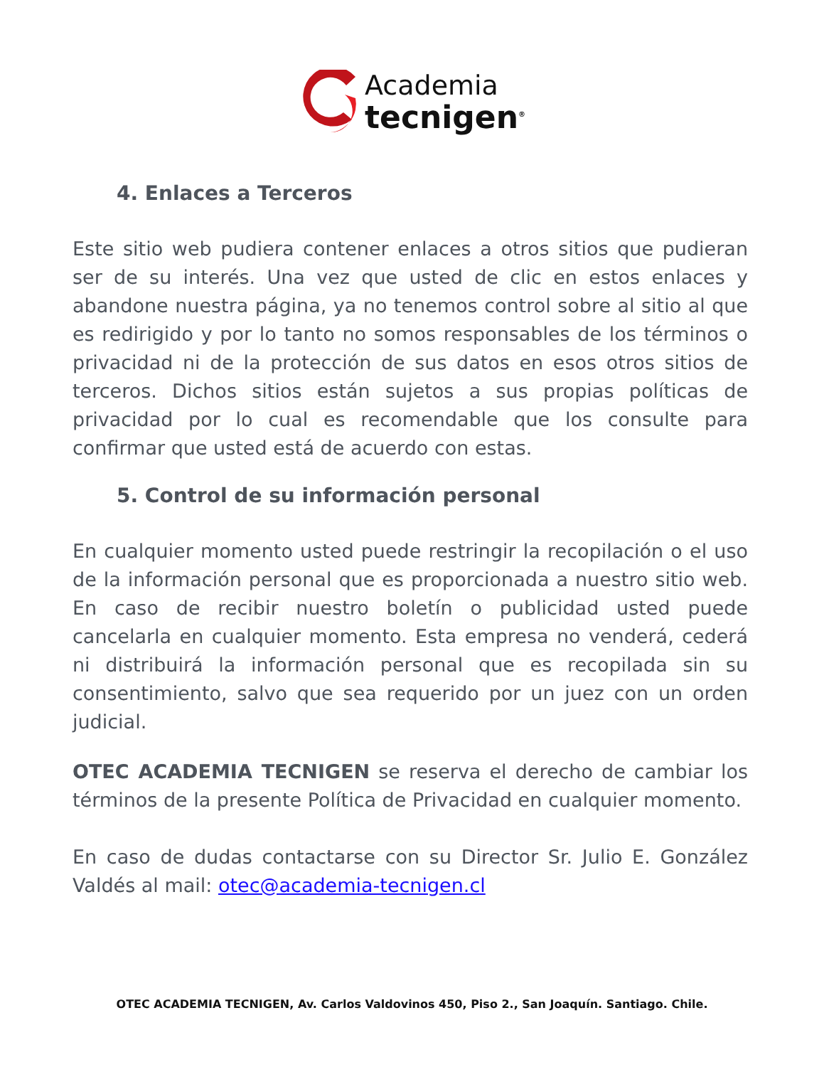Academia
tecnigen<sup>®</sup>
4. Enlaces a Terceros
Este sitio web pudiera contener enlaces a otros sitios que pudieran ser de su interés. Una vez que usted de clic en estos enlaces y abandone nuestra página, ya no tenemos control sobre al sitio al que es redirigido y por lo tanto no somos responsables de los términos o privacidad ni de la protección de sus datos en esos otros sitios de terceros. Dichos sitios están sujetos a sus propias políticas de privacidad por lo cual es recomendable que los consulte para confirmar que usted está de acuerdo con estas.
5. Control de su información personal
En cualquier momento usted puede restringir la recopilación o el uso de la información personal que es proporcionada a nuestro sitio web. En caso de recibir nuestro boletín o publicidad usted puede cancelarla en cualquier momento. Esta empresa no venderá, cederá ni distribuirá la información personal que es recopilada sin su consentimiento, salvo que sea requerido por un juez con un orden judicial.
OTEC ACADEMIA TECNIGEN se reserva el derecho de cambiar los términos de la presente Política de Privacidad en cualquier momento.
En caso de dudas contactarse con su Director Sr. Julio E. González Valdés al mail: otec@academia-tecnigen.cl
OTEC ACADEMIA TECNIGEN, Av. Carlos Valdovinos 450, Piso 2., San Joaquín. Santiago. Chile.